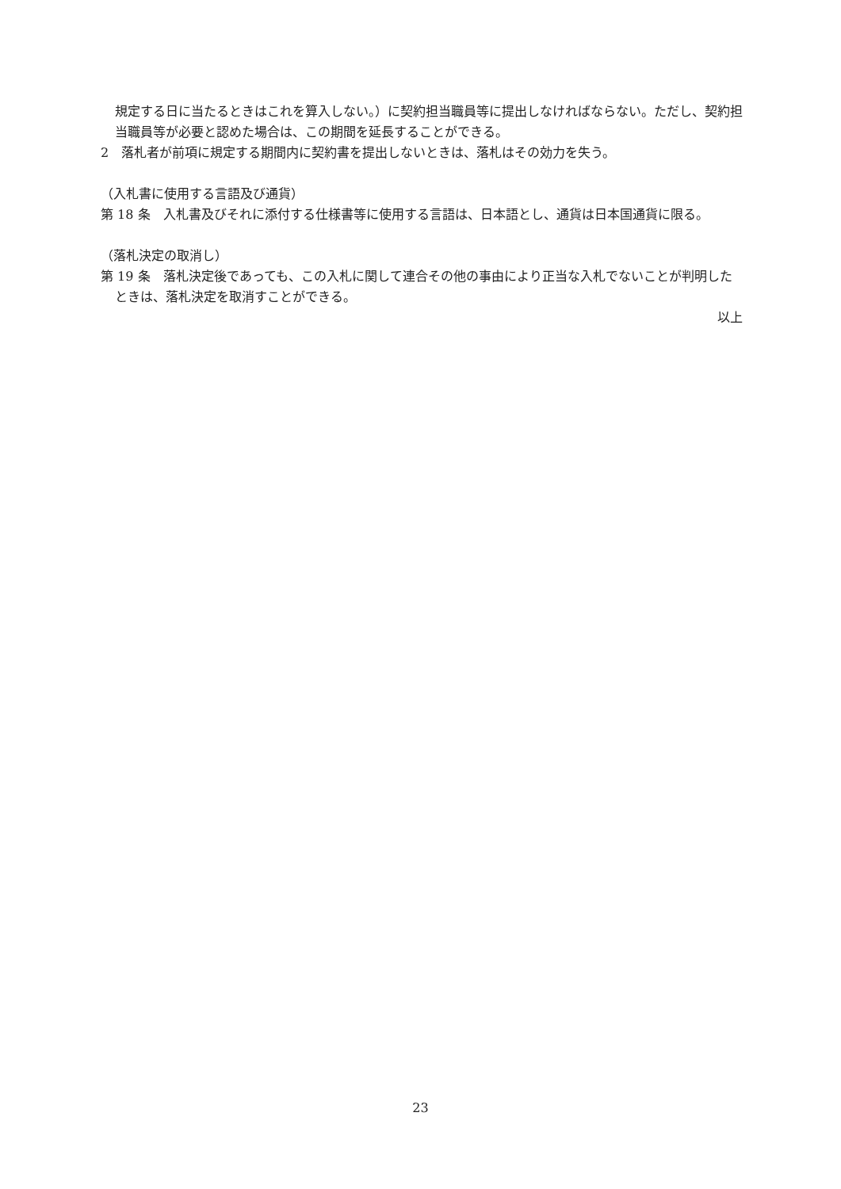規定する日に当たるときはこれを算入しない。）に契約担当職員等に提出しなければならない。ただし、契約担当職員等が必要と認めた場合は、この期間を延長することができる。
2　落札者が前項に規定する期間内に契約書を提出しないときは、落札はその効力を失う。
（入札書に使用する言語及び通貨）
第 18 条　入札書及びそれに添付する仕様書等に使用する言語は、日本語とし、通貨は日本国通貨に限る。
（落札決定の取消し）
第 19 条　落札決定後であっても、この入札に関して連合その他の事由により正当な入札でないことが判明したときは、落札決定を取消すことができる。
以上
23